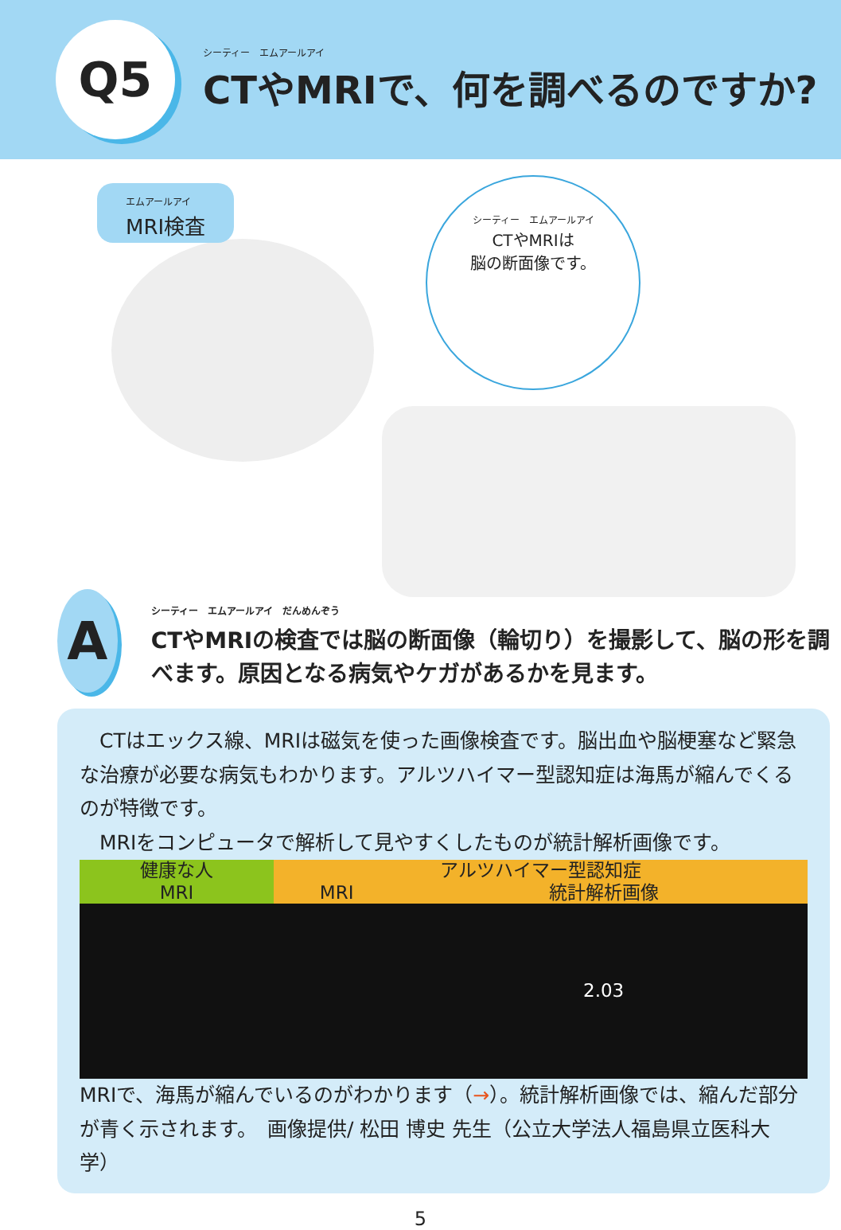Q5
シーティー　エムアールアイ
CTやMRIで、何を調べるのですか?
エムアールアイ
MRI検査
シーティー　エムアールアイ
CTやMRIは
脳の断面像です。
A
シーティー　エムアールアイ　だんめんぞう
CTやMRIの検査では脳の断面像（輪切り）を撮影して、脳の形を調べます。原因となる病気やケガがあるかを見ます。
　CTはエックス線、MRIは磁気を使った画像検査です。脳出血や脳梗塞など緊急な治療が必要な病気もわかります。アルツハイマー型認知症は海馬が縮んでくるのが特徴です。
　MRIをコンピュータで解析して見やすくしたものが統計解析画像です。
| 健康な人 MRI | アルツハイマー型認知症 | |
| --- | --- | --- |
| | MRI | 統計解析画像 |
| | | 2.03 |
MRIで、海馬が縮んでいるのがわかります（→）。統計解析画像では、縮んだ部分が青く示されます。　画像提供/ 松田 博史 先生（公立大学法人福島県立医科大学）
5